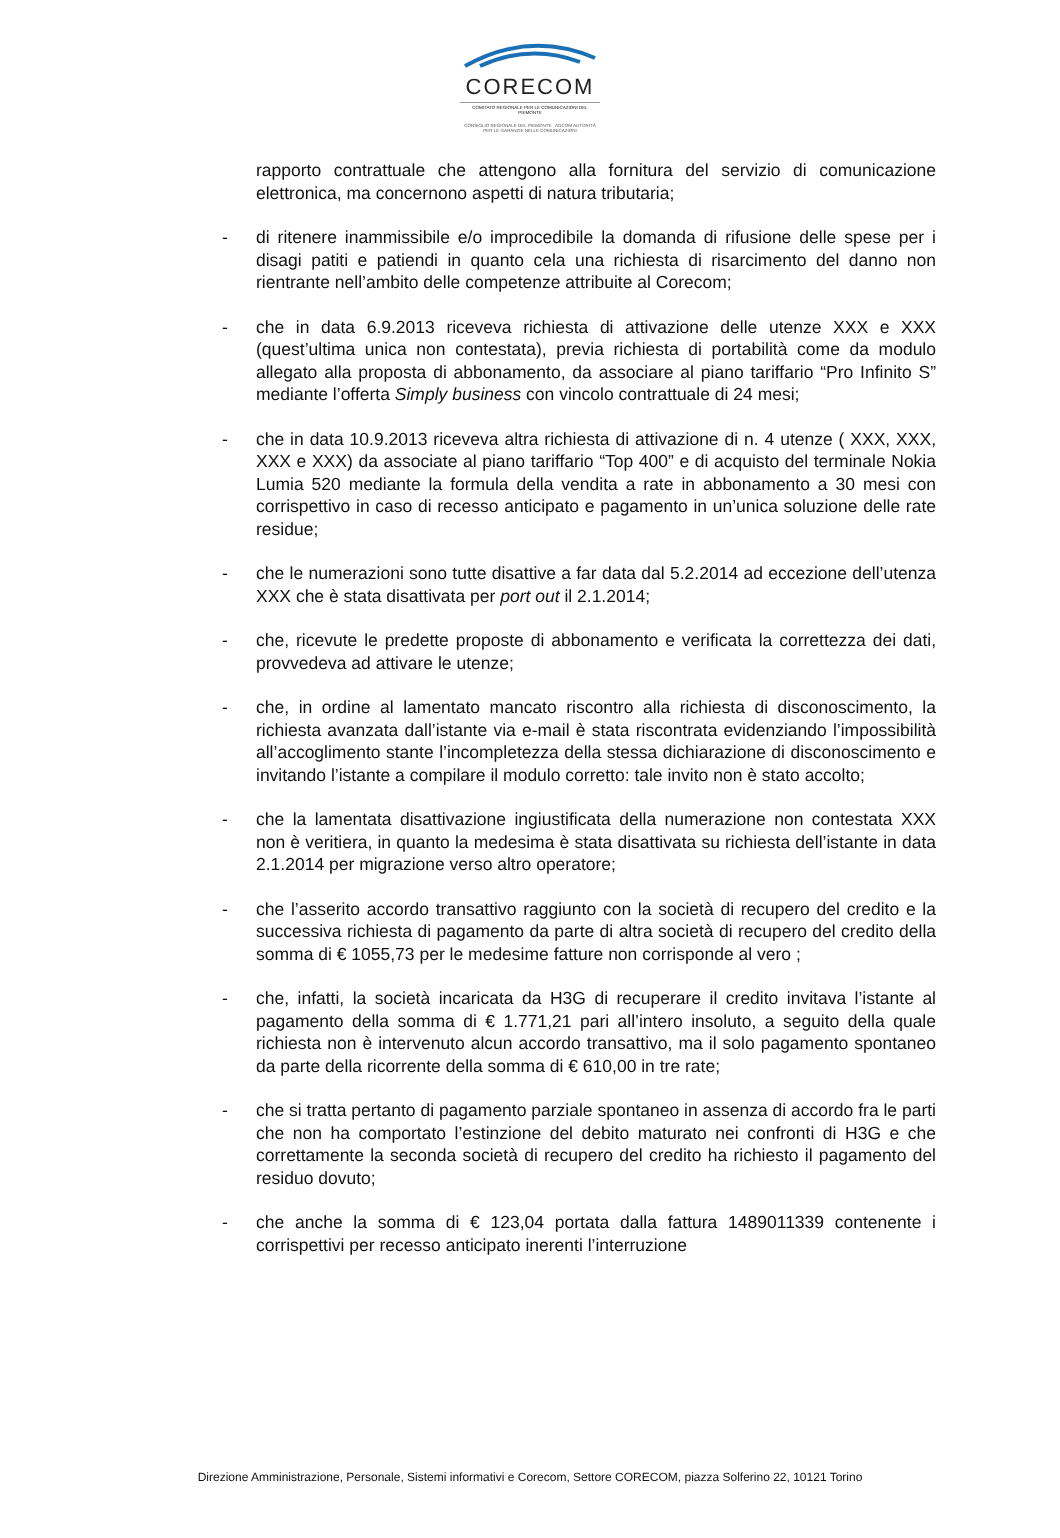CORECOM
COMITATO REGIONALE PER LE COMUNICAZIONI DEL PIEMONTE
CONSIGLIO REGIONALE DEL PIEMONTE AGCOM AUTORITÀ PER LE GARANZIE NELLE COMUNICAZIONI
rapporto contrattuale che attengono alla fornitura del servizio di comunicazione elettronica, ma concernono aspetti di natura tributaria;
- di ritenere inammissibile e/o improcedibile la domanda di rifusione delle spese per i disagi patiti e patiendi in quanto cela una richiesta di risarcimento del danno non rientrante nell’ambito delle competenze attribuite al Corecom;
- che in data 6.9.2013 riceveva richiesta di attivazione delle utenze XXX e XXX (quest’ultima unica non contestata), previa richiesta di portabilità come da modulo allegato alla proposta di abbonamento, da associare al piano tariffario “Pro Infinito S” mediante l’offerta Simply business con vincolo contrattuale di 24 mesi;
- che in data 10.9.2013 riceveva altra richiesta di attivazione di n. 4 utenze ( XXX, XXX, XXX e XXX) da associate al piano tariffario “Top 400” e di acquisto del terminale Nokia Lumia 520 mediante la formula della vendita a rate in abbonamento a 30 mesi con corrispettivo in caso di recesso anticipato e pagamento in un’unica soluzione delle rate residue;
- che le numerazioni sono tutte disattive a far data dal 5.2.2014 ad eccezione dell’utenza XXX che è stata disattivata per port out il 2.1.2014;
- che, ricevute le predette proposte di abbonamento e verificata la correttezza dei dati, provvedeva ad attivare le utenze;
- che, in ordine al lamentato mancato riscontro alla richiesta di disconoscimento, la richiesta avanzata dall’istante via e-mail è stata riscontrata evidenziando l’impossibilità all’accoglimento stante l’incompletezza della stessa dichiarazione di disconoscimento e invitando l’istante a compilare il modulo corretto: tale invito non è stato accolto;
- che la lamentata disattivazione ingiustificata della numerazione non contestata XXX non è veritiera, in quanto la medesima è stata disattivata su richiesta dell’istante in data 2.1.2014 per migrazione verso altro operatore;
- che l’asserito accordo transattivo raggiunto con la società di recupero del credito e la successiva richiesta di pagamento da parte di altra società di recupero del credito della somma di € 1055,73 per le medesime fatture non corrisponde al vero ;
- che, infatti, la società incaricata da H3G di recuperare il credito invitava l’istante al pagamento della somma di € 1.771,21 pari all’intero insoluto, a seguito della quale richiesta non è intervenuto alcun accordo transattivo, ma il solo pagamento spontaneo da parte della ricorrente della somma di € 610,00 in tre rate;
- che si tratta pertanto di pagamento parziale spontaneo in assenza di accordo fra le parti che non ha comportato l’estinzione del debito maturato nei confronti di H3G e che correttamente la seconda società di recupero del credito ha richiesto il pagamento del residuo dovuto;
- che anche la somma di € 123,04 portata dalla fattura 1489011339 contenente i corrispettivi per recesso anticipato inerenti l’interruzione
Direzione Amministrazione, Personale, Sistemi informativi e Corecom, Settore CORECOM, piazza Solferino 22, 10121 Torino